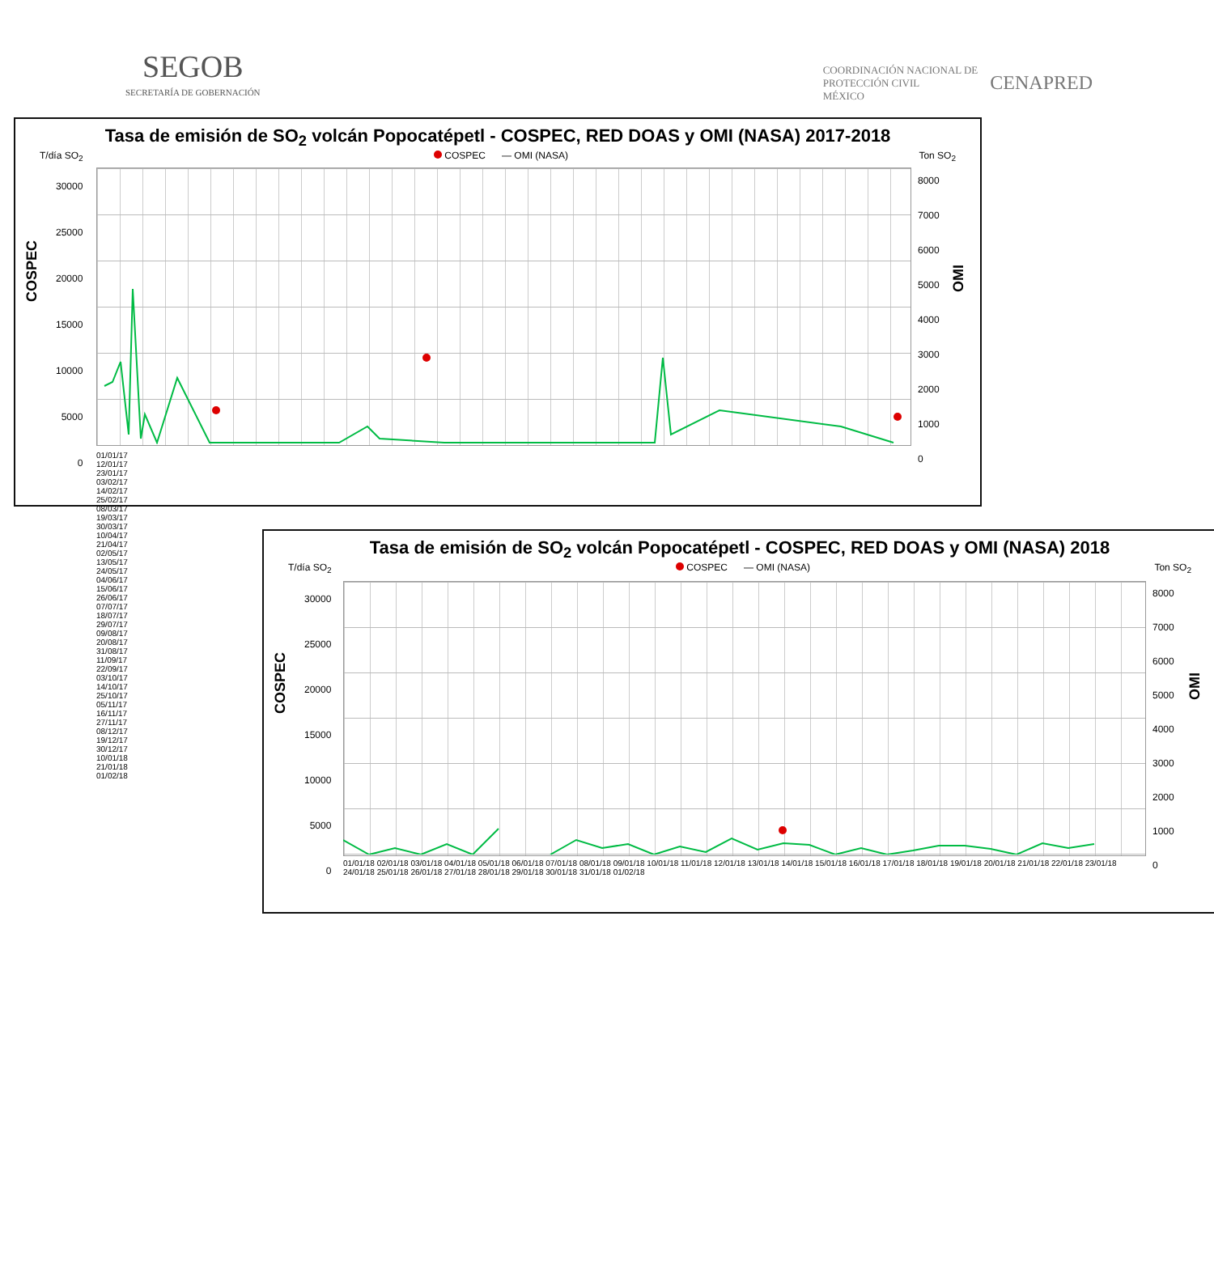SEGOB
SECRETARÍA DE GOBERNACIÓN
COORDINACIÓN NACIONAL DE
PROTECCIÓN CIVIL
MÉXICO
CENAPRED
Tasa de emisión de SO<sub>2</sub> volcán Popocatépetl - COSPEC, RED DOAS y OMI (NASA) 2017-2018
T/día SO<sub>2</sub> COSPEC — OMI (NASA) Ton SO<sub>2</sub>
30000
25000
20000
15000
10000
5000
0
8000
7000
6000
5000
4000
3000
2000
1000
0
COSPEC
OMI
01/01/17 12/01/17 23/01/17 03/02/17 14/02/17 25/02/17 08/03/17 19/03/17 30/03/17 10/04/17 21/04/17 02/05/17 13/05/17 24/05/17 04/06/17 15/06/17 26/06/17 07/07/17 18/07/17 29/07/17 09/08/17 20/08/17 31/08/17 11/09/17 22/09/17 03/10/17 14/10/17 25/10/17 05/11/17 16/11/17 27/11/17 08/12/17 19/12/17 30/12/17 10/01/18 21/01/18 01/02/18
Tasa de emisión de SO<sub>2</sub> volcán Popocatépetl - COSPEC, RED DOAS y OMI (NASA) 2018
T/día SO<sub>2</sub> COSPEC — OMI (NASA) Ton SO<sub>2</sub>
30000
25000
20000
15000
10000
5000
0
8000
7000
6000
5000
4000
3000
2000
1000
0
COSPEC
OMI
01/01/18 02/01/18 03/01/18 04/01/18 05/01/18 06/01/18 07/01/18 08/01/18 09/01/18 10/01/18 11/01/18 12/01/18 13/01/18 14/01/18 15/01/18 16/01/18 17/01/18 18/01/18 19/01/18 20/01/18 21/01/18 22/01/18 23/01/18 24/01/18 25/01/18 26/01/18 27/01/18 28/01/18 29/01/18 30/01/18 31/01/18 01/02/18